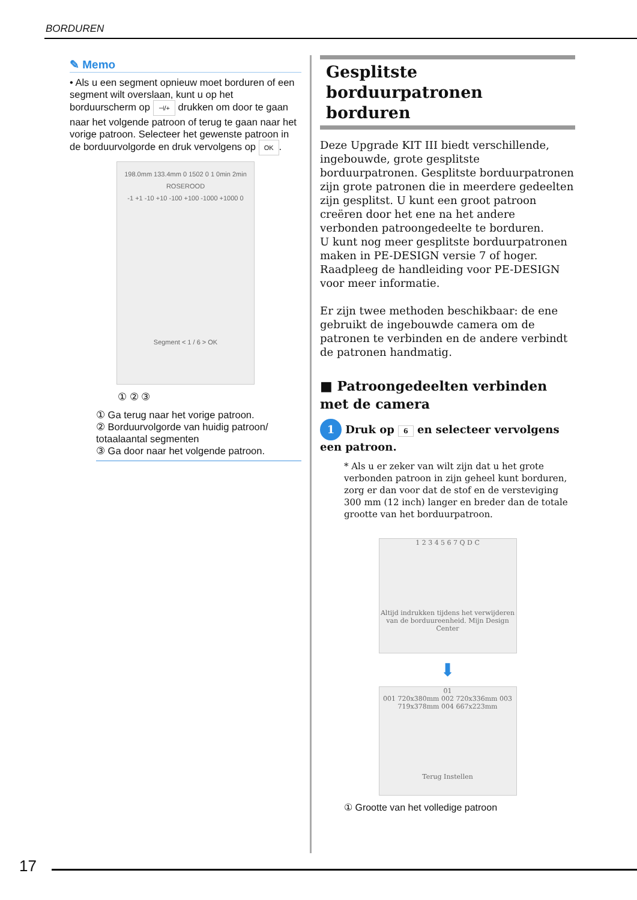BORDUREN
✎ Memo
• Als u een segment opnieuw moet borduren of een segment wilt overslaan, kunt u op het borduurscherm op ⊣/+ drukken om door te gaan naar het volgende patroon of terug te gaan naar het vorige patroon. Selecteer het gewenste patroon in de borduurvolgorde en druk vervolgens op OK.
198.0mm 133.4mm 0 1502 0 1 0min 2min
ROSEROOD
-1 +1 -10 +10 -100 +100 -1000 +1000 0
Segment < 1 / 6 > OK
① ② ③
① Ga terug naar het vorige patroon.
② Borduurvolgorde van huidig patroon/ totaalaantal segmenten
③ Ga door naar het volgende patroon.
Gesplitste borduurpatronen borduren
Deze Upgrade KIT III biedt verschillende, ingebouwde, grote gesplitste borduurpatronen. Gesplitste borduurpatronen zijn grote patronen die in meerdere gedeelten zijn gesplitst. U kunt een groot patroon creëren door het ene na het andere verbonden patroongedeelte te borduren.
U kunt nog meer gesplitste borduurpatronen maken in PE-DESIGN versie 7 of hoger. Raadpleeg de handleiding voor PE-DESIGN voor meer informatie.
Er zijn twee methoden beschikbaar: de ene gebruikt de ingebouwde camera om de patronen te verbinden en de andere verbindt de patronen handmatig.
■ Patroongedeelten verbinden met de camera
1 Druk op 6 en selecteer vervolgens een patroon.
* Als u er zeker van wilt zijn dat u het grote verbonden patroon in zijn geheel kunt borduren, zorg er dan voor dat de stof en de versteviging 300 mm (12 inch) langer en breder dan de totale grootte van het borduurpatroon.
1 2 3 4 5 6 7 Q D C
Altijd indrukken tijdens het verwijderen van de borduureenheid. Mijn Design Center
⬇
01
001 720x380mm 002 720x336mm 003 719x378mm 004 667x223mm
Terug Instellen
① Grootte van het volledige patroon
17